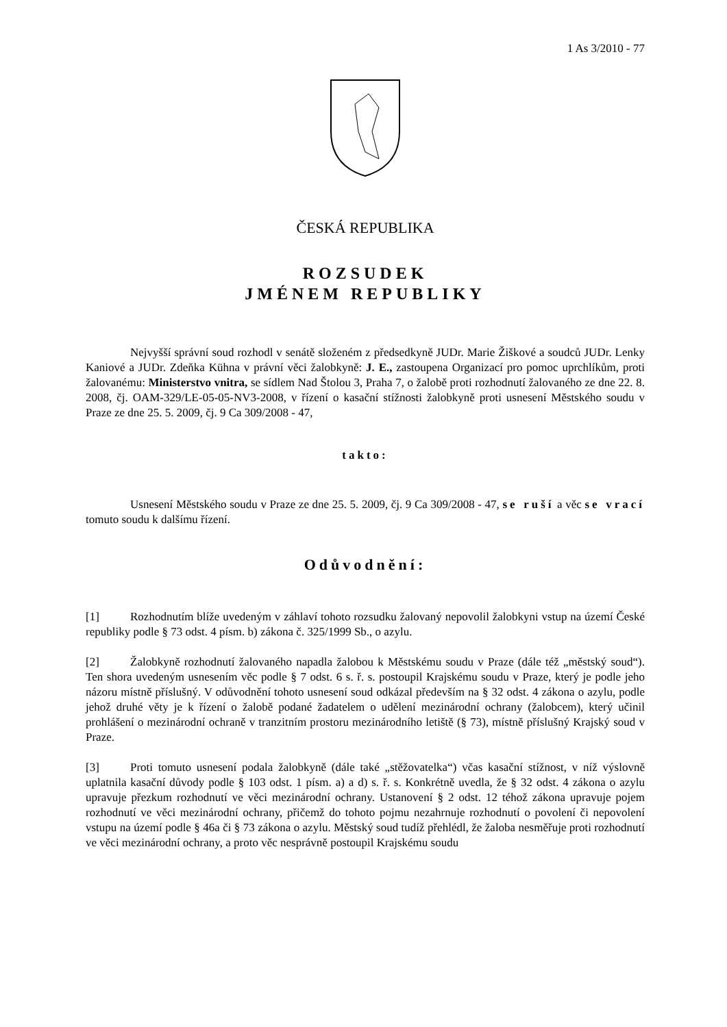1 As 3/2010 - 77
ČESKÁ REPUBLIKA
ROZSUDEK
JMÉNEM REPUBLIKY
Nejvyšší správní soud rozhodl v senátě složeném z předsedkyně JUDr. Marie Žiškové a soudců JUDr. Lenky Kaniové a JUDr. Zdeňka Kühna v právní věci žalobkyně: J. E., zastoupena Organizací pro pomoc uprchlíkům, proti žalovanému: Ministerstvo vnitra, se sídlem Nad Štolou 3, Praha 7, o žalobě proti rozhodnutí žalovaného ze dne 22. 8. 2008, čj. OAM-329/LE-05-05-NV3-2008, v řízení o kasační stížnosti žalobkyně proti usnesení Městského soudu v Praze ze dne 25. 5. 2009, čj. 9 Ca 309/2008 - 47,
takto:
Usnesení Městského soudu v Praze ze dne 25. 5. 2009, čj. 9 Ca 309/2008 - 47, se ruší a věc se vrací tomuto soudu k dalšímu řízení.
Odůvodnění:
[1] Rozhodnutím blíže uvedeným v záhlaví tohoto rozsudku žalovaný nepovolil žalobkyni vstup na území České republiky podle § 73 odst. 4 písm. b) zákona č. 325/1999 Sb., o azylu.
[2] Žalobkyně rozhodnutí žalovaného napadla žalobou k Městskému soudu v Praze (dále též „městský soud“). Ten shora uvedeným usnesením věc podle § 7 odst. 6 s. ř. s. postoupil Krajskému soudu v Praze, který je podle jeho názoru místně příslušný. V odůvodnění tohoto usnesení soud odkázal především na § 32 odst. 4 zákona o azylu, podle jehož druhé věty je k řízení o žalobě podané žadatelem o udělení mezinárodní ochrany (žalobcem), který učinil prohlášení o mezinárodní ochraně v tranzitním prostoru mezinárodního letiště (§ 73), místně příslušný Krajský soud v Praze.
[3] Proti tomuto usnesení podala žalobkyně (dále také „stěžovatelka“) včas kasační stížnost, v níž výslovně uplatnila kasační důvody podle § 103 odst. 1 písm. a) a d) s. ř. s. Konkrétně uvedla, že § 32 odst. 4 zákona o azylu upravuje přezkum rozhodnutí ve věci mezinárodní ochrany. Ustanovení § 2 odst. 12 téhož zákona upravuje pojem rozhodnutí ve věci mezinárodní ochrany, přičemž do tohoto pojmu nezahrnuje rozhodnutí o povolení či nepovolení vstupu na území podle § 46a či § 73 zákona o azylu. Městský soud tudíž přehlédl, že žaloba nesměřuje proti rozhodnutí ve věci mezinárodní ochrany, a proto věc nesprávně postoupil Krajskému soudu